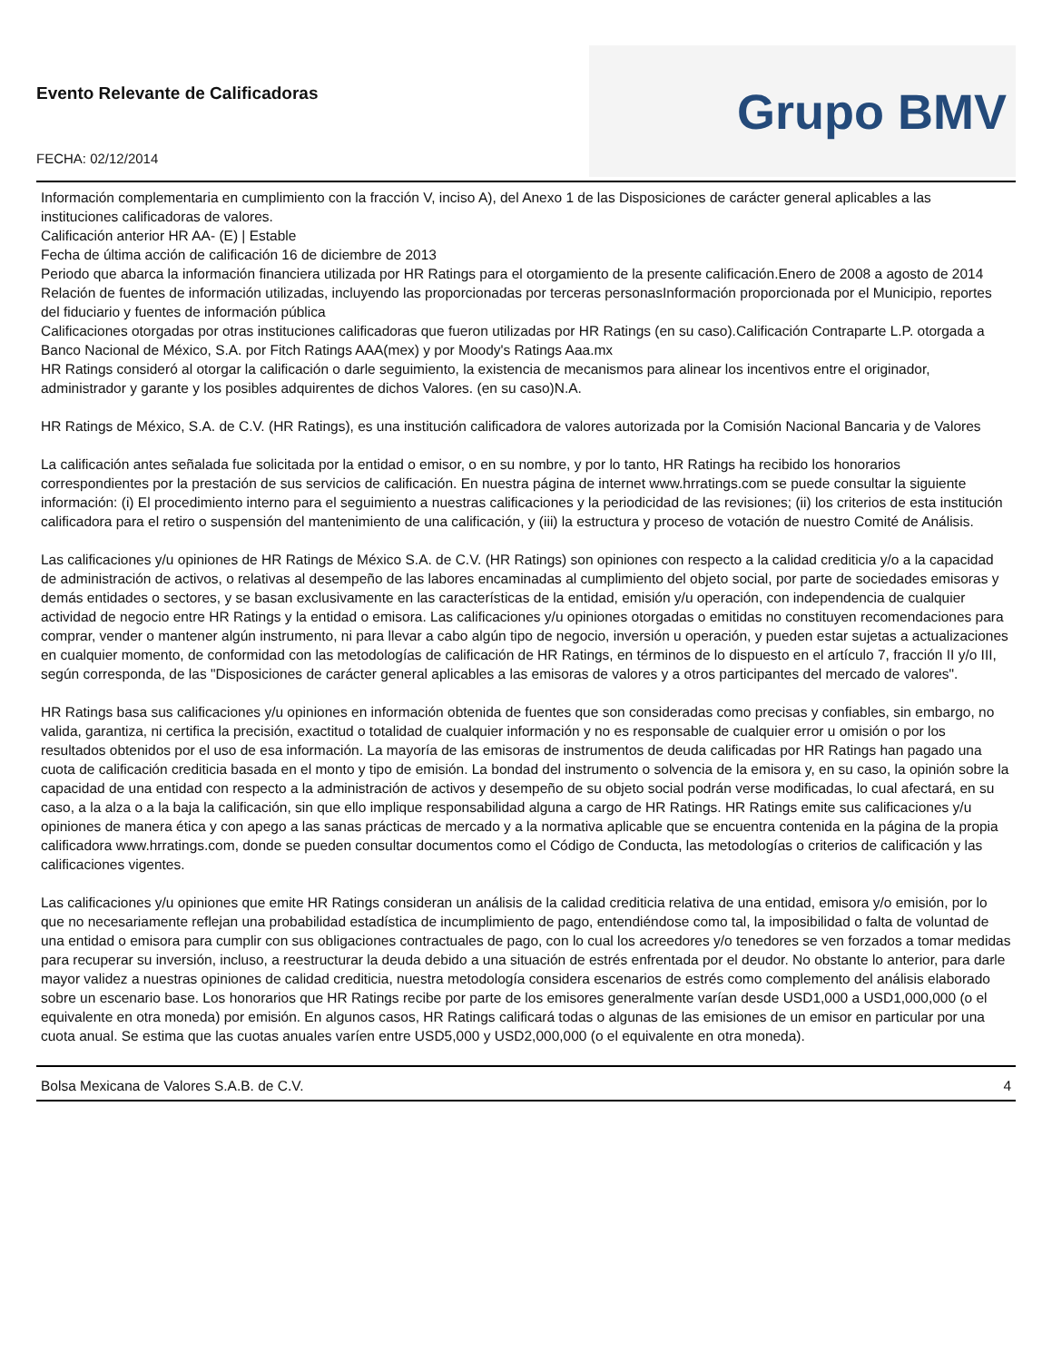Evento Relevante de Calificadoras
FECHA: 02/12/2014
Grupo BMV
Información complementaria en cumplimiento con la fracción V, inciso A), del Anexo 1 de las Disposiciones de carácter general aplicables a las instituciones calificadoras de valores.
Calificación anterior HR AA- (E) | Estable
Fecha de última acción de calificación 16 de diciembre de 2013
Periodo que abarca la información financiera utilizada por HR Ratings para el otorgamiento de la presente calificación.Enero de 2008 a agosto de 2014
Relación de fuentes de información utilizadas, incluyendo las proporcionadas por terceras personasInformación proporcionada por el Municipio, reportes del fiduciario y fuentes de información pública
Calificaciones otorgadas por otras instituciones calificadoras que fueron utilizadas por HR Ratings (en su caso).Calificación Contraparte L.P. otorgada a Banco Nacional de México, S.A. por Fitch Ratings AAA(mex) y por Moody's Ratings Aaa.mx
HR Ratings consideró al otorgar la calificación o darle seguimiento, la existencia de mecanismos para alinear los incentivos entre el originador, administrador y garante y los posibles adquirentes de dichos Valores. (en su caso)N.A.
HR Ratings de México, S.A. de C.V. (HR Ratings), es una institución calificadora de valores autorizada por la Comisión Nacional Bancaria y de Valores
La calificación antes señalada fue solicitada por la entidad o emisor, o en su nombre, y por lo tanto, HR Ratings ha recibido los honorarios correspondientes por la prestación de sus servicios de calificación. En nuestra página de internet www.hrratings.com se puede consultar la siguiente información: (i) El procedimiento interno para el seguimiento a nuestras calificaciones y la periodicidad de las revisiones; (ii) los criterios de esta institución calificadora para el retiro o suspensión del mantenimiento de una calificación, y (iii) la estructura y proceso de votación de nuestro Comité de Análisis.
Las calificaciones y/u opiniones de HR Ratings de México S.A. de C.V. (HR Ratings) son opiniones con respecto a la calidad crediticia y/o a la capacidad de administración de activos, o relativas al desempeño de las labores encaminadas al cumplimiento del objeto social, por parte de sociedades emisoras y demás entidades o sectores, y se basan exclusivamente en las características de la entidad, emisión y/u operación, con independencia de cualquier actividad de negocio entre HR Ratings y la entidad o emisora. Las calificaciones y/u opiniones otorgadas o emitidas no constituyen recomendaciones para comprar, vender o mantener algún instrumento, ni para llevar a cabo algún tipo de negocio, inversión u operación, y pueden estar sujetas a actualizaciones en cualquier momento, de conformidad con las metodologías de calificación de HR Ratings, en términos de lo dispuesto en el artículo 7, fracción II y/o III, según corresponda, de las "Disposiciones de carácter general aplicables a las emisoras de valores y a otros participantes del mercado de valores".
HR Ratings basa sus calificaciones y/u opiniones en información obtenida de fuentes que son consideradas como precisas y confiables, sin embargo, no valida, garantiza, ni certifica la precisión, exactitud o totalidad de cualquier información y no es responsable de cualquier error u omisión o por los resultados obtenidos por el uso de esa información. La mayoría de las emisoras de instrumentos de deuda calificadas por HR Ratings han pagado una cuota de calificación crediticia basada en el monto y tipo de emisión. La bondad del instrumento o solvencia de la emisora y, en su caso, la opinión sobre la capacidad de una entidad con respecto a la administración de activos y desempeño de su objeto social podrán verse modificadas, lo cual afectará, en su caso, a la alza o a la baja la calificación, sin que ello implique responsabilidad alguna a cargo de HR Ratings. HR Ratings emite sus calificaciones y/u opiniones de manera ética y con apego a las sanas prácticas de mercado y a la normativa aplicable que se encuentra contenida en la página de la propia calificadora www.hrratings.com, donde se pueden consultar documentos como el Código de Conducta, las metodologías o criterios de calificación y las calificaciones vigentes.
Las calificaciones y/u opiniones que emite HR Ratings consideran un análisis de la calidad crediticia relativa de una entidad, emisora y/o emisión, por lo que no necesariamente reflejan una probabilidad estadística de incumplimiento de pago, entendiéndose como tal, la imposibilidad o falta de voluntad de una entidad o emisora para cumplir con sus obligaciones contractuales de pago, con lo cual los acreedores y/o tenedores se ven forzados a tomar medidas para recuperar su inversión, incluso, a reestructurar la deuda debido a una situación de estrés enfrentada por el deudor. No obstante lo anterior, para darle mayor validez a nuestras opiniones de calidad crediticia, nuestra metodología considera escenarios de estrés como complemento del análisis elaborado sobre un escenario base. Los honorarios que HR Ratings recibe por parte de los emisores generalmente varían desde USD1,000 a USD1,000,000 (o el equivalente en otra moneda) por emisión. En algunos casos, HR Ratings calificará todas o algunas de las emisiones de un emisor en particular por una cuota anual. Se estima que las cuotas anuales varíen entre USD5,000 y USD2,000,000 (o el equivalente en otra moneda).
Bolsa Mexicana de Valores S.A.B. de C.V. 4